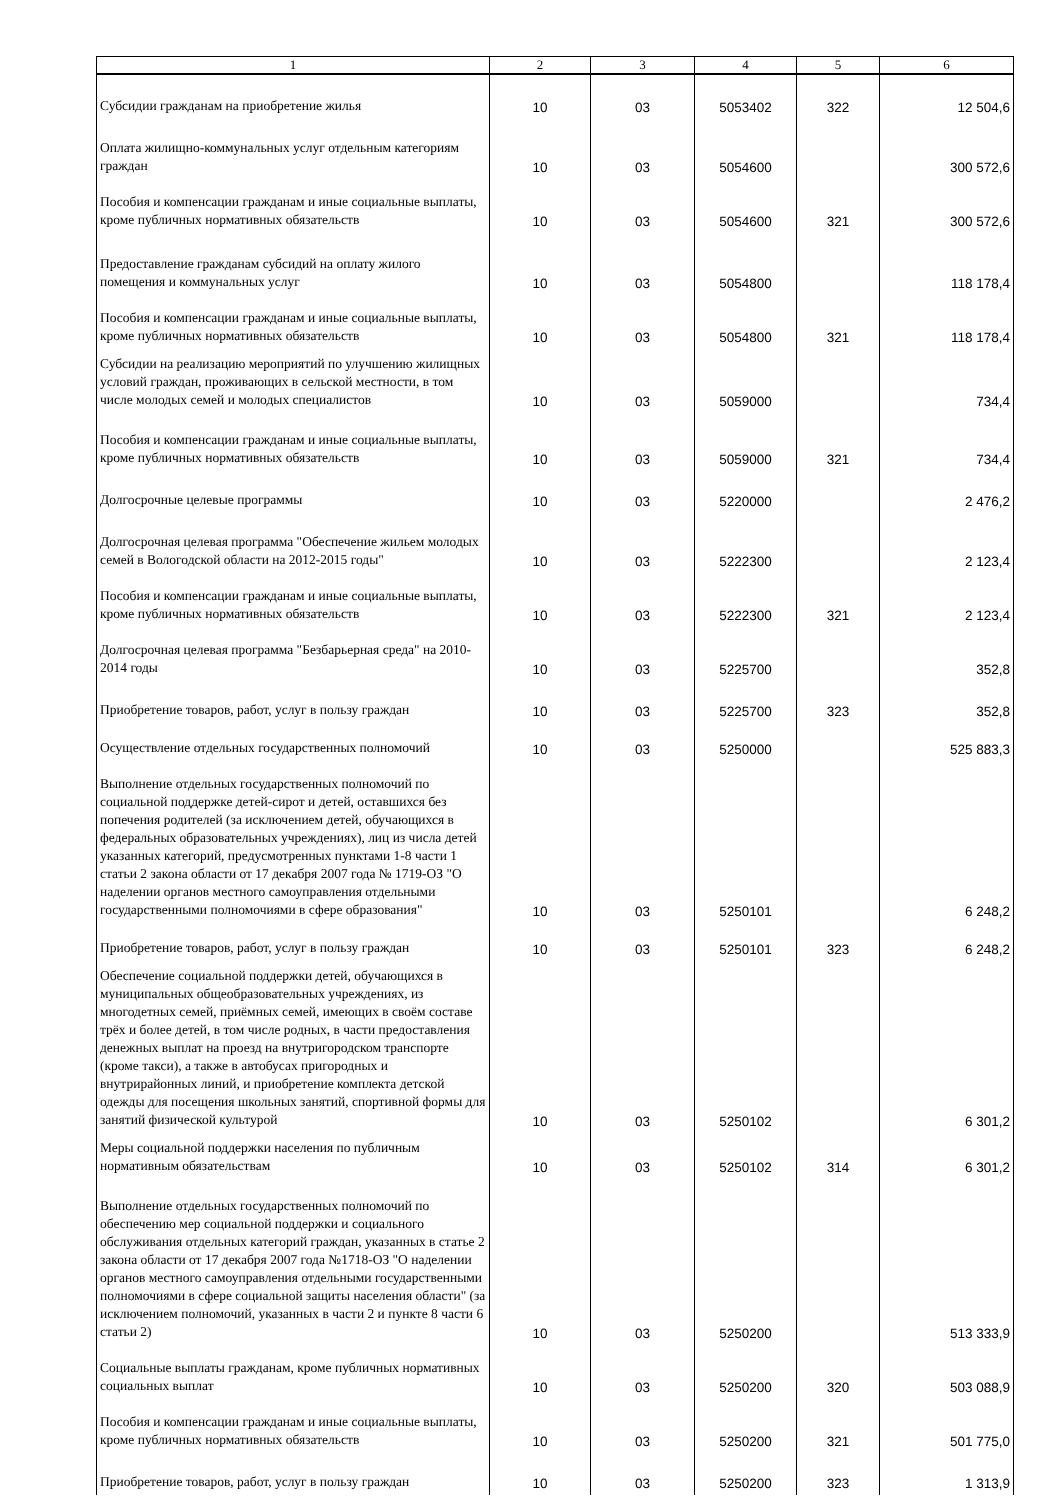| 1 | 2 | 3 | 4 | 5 | 6 |
| --- | --- | --- | --- | --- | --- |
| Субсидии гражданам на приобретение жилья | 10 | 03 | 5053402 | 322 | 12 504,6 |
| Оплата жилищно-коммунальных услуг отдельным категориям граждан | 10 | 03 | 5054600 | | 300 572,6 |
| Пособия и компенсации гражданам и иные социальные выплаты, кроме публичных нормативных обязательств | 10 | 03 | 5054600 | 321 | 300 572,6 |
| Предоставление гражданам субсидий на оплату жилого помещения и коммунальных услуг | 10 | 03 | 5054800 | | 118 178,4 |
| Пособия и компенсации гражданам и иные социальные выплаты, кроме публичных нормативных обязательств | 10 | 03 | 5054800 | 321 | 118 178,4 |
| Субсидии на реализацию мероприятий по улучшению жилищных условий граждан, проживающих в сельской местности, в том числе молодых семей и молодых специалистов | 10 | 03 | 5059000 | | 734,4 |
| Пособия и компенсации гражданам и иные социальные выплаты, кроме публичных нормативных обязательств | 10 | 03 | 5059000 | 321 | 734,4 |
| Долгосрочные целевые программы | 10 | 03 | 5220000 | | 2 476,2 |
| Долгосрочная целевая программа "Обеспечение жильем молодых семей в Вологодской области на 2012-2015 годы" | 10 | 03 | 5222300 | | 2 123,4 |
| Пособия и компенсации гражданам и иные социальные выплаты, кроме публичных нормативных обязательств | 10 | 03 | 5222300 | 321 | 2 123,4 |
| Долгосрочная целевая программа "Безбарьерная среда" на 2010-2014 годы | 10 | 03 | 5225700 | | 352,8 |
| Приобретение товаров, работ, услуг в пользу граждан | 10 | 03 | 5225700 | 323 | 352,8 |
| Осуществление отдельных государственных полномочий | 10 | 03 | 5250000 | | 525 883,3 |
| Выполнение отдельных государственных полномочий по социальной поддержке детей-сирот и детей, оставшихся без попечения родителей (за исключением детей, обучающихся в федеральных образовательных учреждениях), лиц из числа детей указанных категорий, предусмотренных пунктами 1-8 части 1 статьи 2 закона области от 17 декабря 2007 года № 1719-ОЗ "О наделении органов местного самоуправления отдельными государственными полномочиями в сфере образования" | 10 | 03 | 5250101 | | 6 248,2 |
| Приобретение товаров, работ, услуг в пользу граждан | 10 | 03 | 5250101 | 323 | 6 248,2 |
| Обеспечение социальной поддержки детей, обучающихся в муниципальных общеобразовательных учреждениях, из многодетных семей, приёмных семей, имеющих в своём составе трёх и более детей, в том числе родных, в части предоставления денежных выплат на проезд на внутригородском транспорте (кроме такси), а также в автобусах пригородных и внутрирайонных линий, и приобретение комплекта детской одежды для посещения школьных занятий, спортивной формы для занятий физической культурой | 10 | 03 | 5250102 | | 6 301,2 |
| Меры социальной поддержки населения по публичным нормативным обязательствам | 10 | 03 | 5250102 | 314 | 6 301,2 |
| Выполнение отдельных государственных полномочий по обеспечению мер социальной поддержки и социального обслуживания отдельных категорий граждан, указанных в статье 2 закона области от 17 декабря 2007 года №1718-ОЗ "О наделении органов местного самоуправления отдельными государственными полномочиями в сфере социальной защиты населения области" (за исключением полномочий, указанных в части 2 и пункте 8 части 6 статьи 2) | 10 | 03 | 5250200 | | 513 333,9 |
| Социальные выплаты гражданам, кроме публичных нормативных социальных выплат | 10 | 03 | 5250200 | 320 | 503 088,9 |
| Пособия и компенсации гражданам и иные социальные выплаты, кроме публичных нормативных обязательств | 10 | 03 | 5250200 | 321 | 501 775,0 |
| Приобретение товаров, работ, услуг в пользу граждан | 10 | 03 | 5250200 | 323 | 1 313,9 |